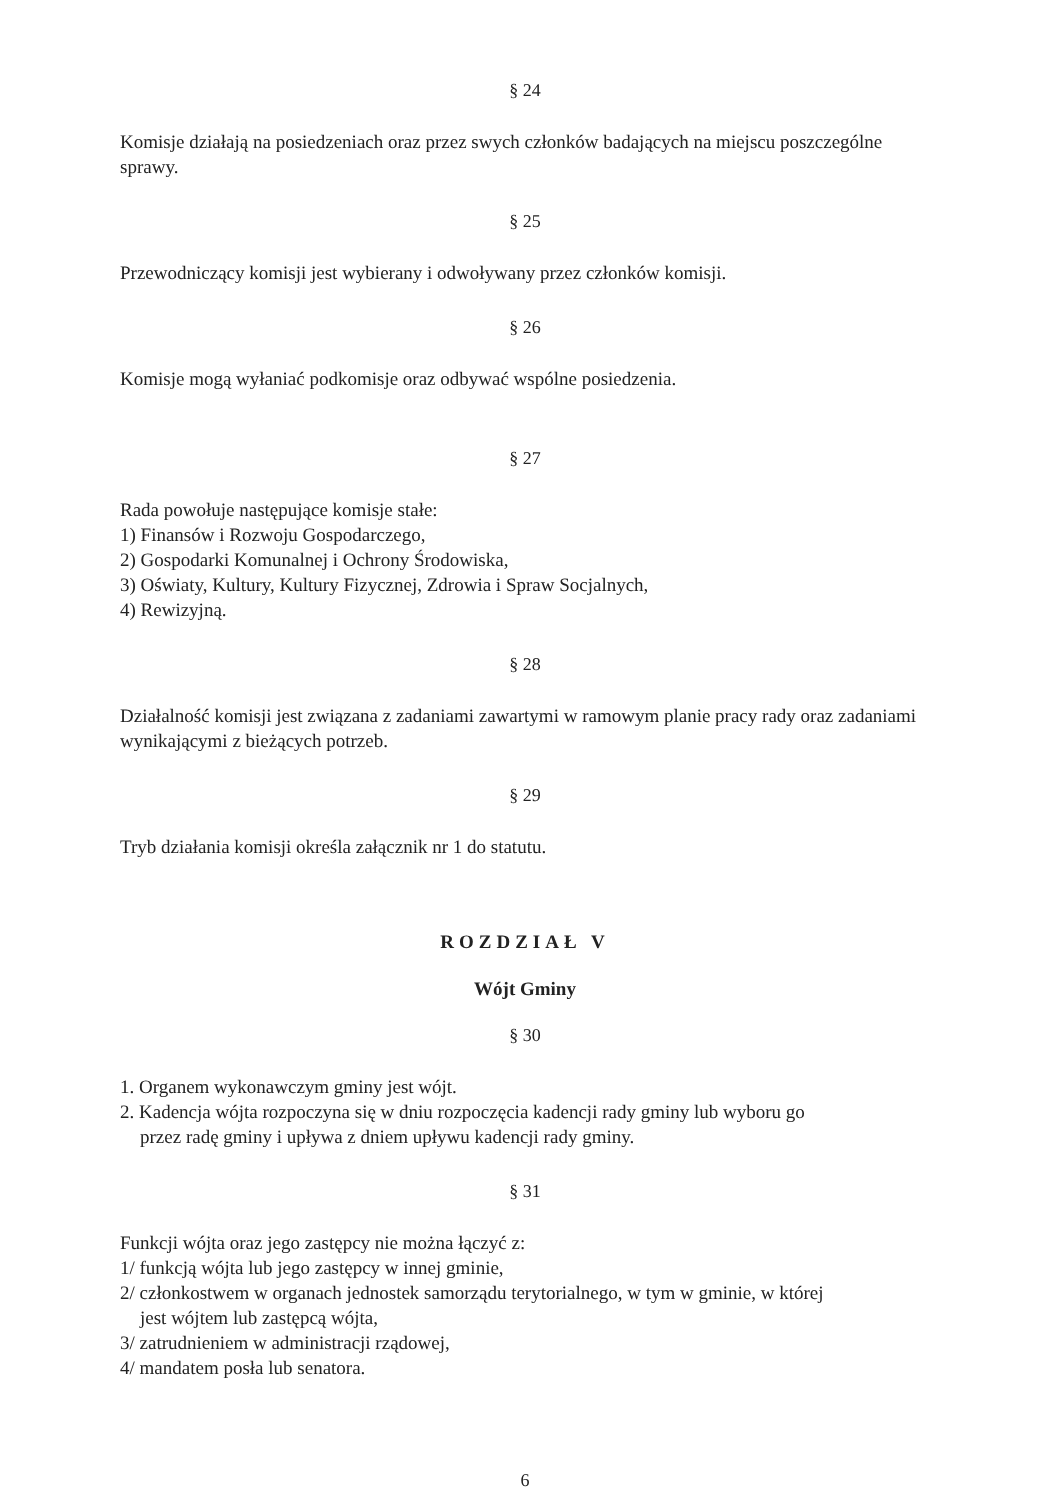§ 24
Komisje działają na posiedzeniach oraz przez swych członków badających na miejscu poszczególne sprawy.
§ 25
Przewodniczący komisji jest wybierany i odwoływany przez członków komisji.
§ 26
Komisje mogą wyłaniać podkomisje oraz odbywać wspólne posiedzenia.
§ 27
Rada powołuje następujące komisje stałe:
1) Finansów i Rozwoju Gospodarczego,
2) Gospodarki Komunalnej i Ochrony Środowiska,
3) Oświaty, Kultury, Kultury Fizycznej, Zdrowia i Spraw Socjalnych,
4) Rewizyjną.
§ 28
Działalność komisji jest związana z zadaniami zawartymi w ramowym planie pracy rady oraz zadaniami wynikającymi z bieżących potrzeb.
§ 29
Tryb działania komisji określa załącznik nr 1 do statutu.
ROZDZIAŁ V
Wójt Gminy
§ 30
1. Organem wykonawczym gminy jest wójt.
2. Kadencja wójta rozpoczyna się w dniu rozpoczęcia kadencji rady gminy lub wyboru go
przez radę gminy i upływa z dniem upływu kadencji rady gminy.
§ 31
Funkcji wójta oraz jego zastępcy nie można łączyć z:
1/ funkcją wójta lub jego zastępcy w innej gminie,
2/ członkostwem w organach jednostek samorządu terytorialnego, w tym w gminie, w której
jest wójtem lub zastępcą wójta,
3/ zatrudnieniem w administracji rządowej,
4/ mandatem posła lub senatora.
6